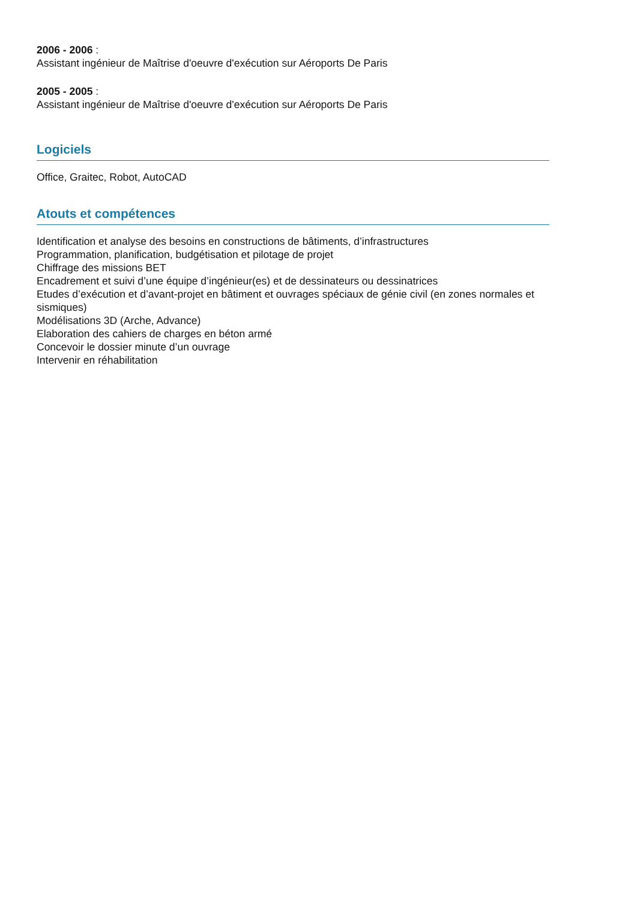2006 - 2006 :
Assistant ingénieur de Maîtrise d'oeuvre d'exécution sur Aéroports De Paris
2005 - 2005 :
Assistant ingénieur de Maîtrise d'oeuvre d'exécution sur Aéroports De Paris
Logiciels
Office, Graitec, Robot, AutoCAD
Atouts et compétences
Identification et analyse des besoins en constructions de bâtiments, d’infrastructures
Programmation, planification, budgétisation et pilotage de projet
Chiffrage des missions BET
Encadrement et suivi d’une équipe d’ingénieur(es) et de dessinateurs ou dessinatrices
Etudes d’exécution et d’avant-projet en bâtiment et ouvrages spéciaux de génie civil (en zones normales et sismiques)
Modélisations 3D (Arche, Advance)
Elaboration des cahiers de charges en béton armé
Concevoir le dossier minute d’un ouvrage
Intervenir en réhabilitation